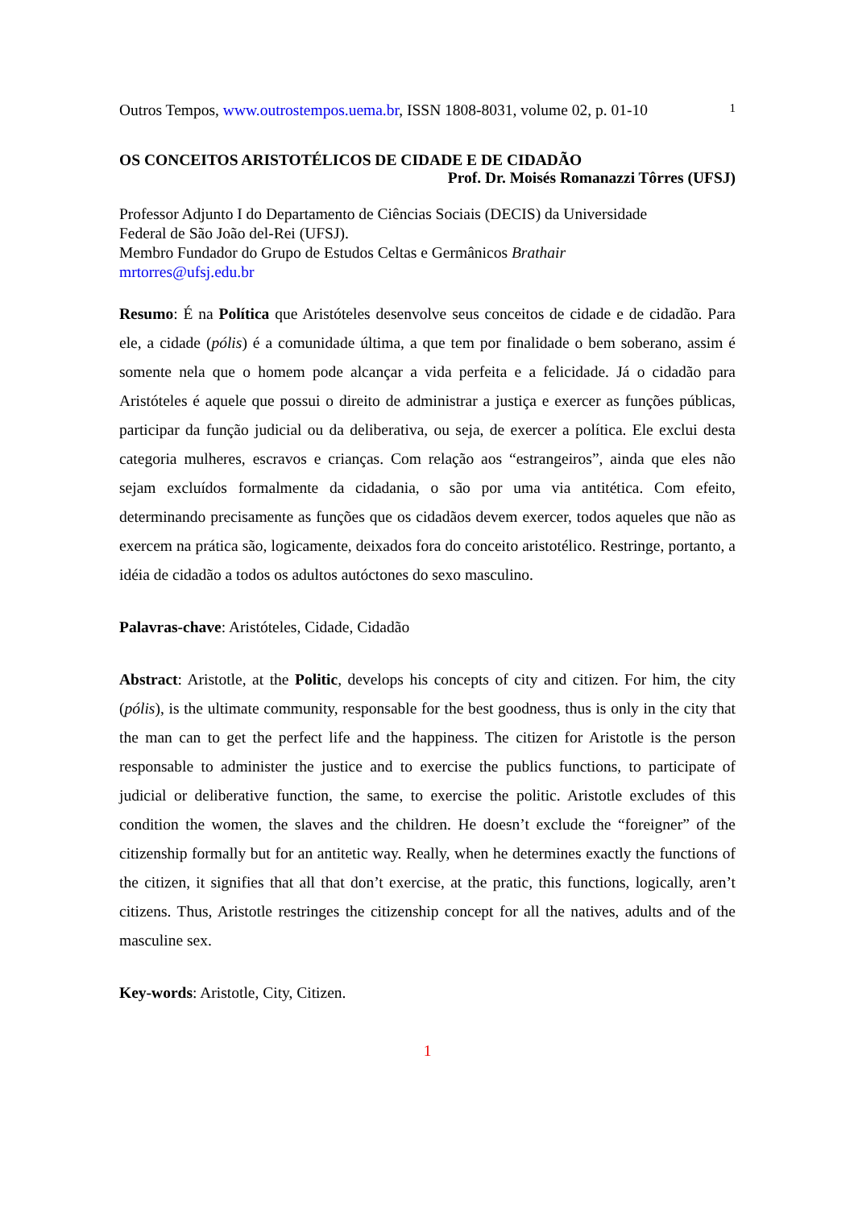Outros Tempos, www.outrostempos.uema.br, ISSN 1808-8031, volume 02, p. 01-10 1
OS CONCEITOS ARISTOTÉLICOS DE CIDADE E DE CIDADÃO
Prof. Dr. Moisés Romanazzi Tôrres (UFSJ)
Professor Adjunto I do Departamento de Ciências Sociais (DECIS) da Universidade
Federal de São João del-Rei (UFSJ).
Membro Fundador do Grupo de Estudos Celtas e Germânicos Brathair
mrtorres@ufsj.edu.br
Resumo: É na Política que Aristóteles desenvolve seus conceitos de cidade e de cidadão. Para ele, a cidade (pólis) é a comunidade última, a que tem por finalidade o bem soberano, assim é somente nela que o homem pode alcançar a vida perfeita e a felicidade. Já o cidadão para Aristóteles é aquele que possui o direito de administrar a justiça e exercer as funções públicas, participar da função judicial ou da deliberativa, ou seja, de exercer a política. Ele exclui desta categoria mulheres, escravos e crianças. Com relação aos “estrangeiros”, ainda que eles não sejam excluídos formalmente da cidadania, o são por uma via antitética. Com efeito, determinando precisamente as funções que os cidadãos devem exercer, todos aqueles que não as exercem na prática são, logicamente, deixados fora do conceito aristotélico. Restringe, portanto, a idéia de cidadão a todos os adultos autóctones do sexo masculino.
Palavras-chave: Aristóteles, Cidade, Cidadão
Abstract: Aristotle, at the Politic, develops his concepts of city and citizen. For him, the city (pólis), is the ultimate community, responsable for the best goodness, thus is only in the city that the man can to get the perfect life and the happiness. The citizen for Aristotle is the person responsable to administer the justice and to exercise the publics functions, to participate of judicial or deliberative function, the same, to exercise the politic. Aristotle excludes of this condition the women, the slaves and the children. He doesn’t exclude the “foreigner” of the citizenship formally but for an antitetic way. Really, when he determines exactly the functions of the citizen, it signifies that all that don’t exercise, at the pratic, this functions, logically, aren’t citizens. Thus, Aristotle restringes the citizenship concept for all the natives, adults and of the masculine sex.
Key-words: Aristotle, City, Citizen.
1